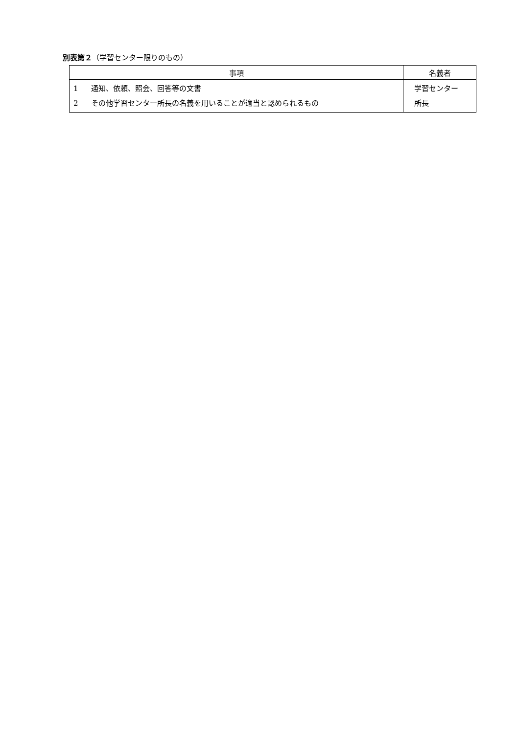別表第２（学習センター限りのもの）
| 事項 | 名義者 |
| --- | --- |
| 1 通知、依頼、照会、回答等の文書 2 その他学習センター所長の名義を用いることが適当と認められるもの | 学習センター 所長 |